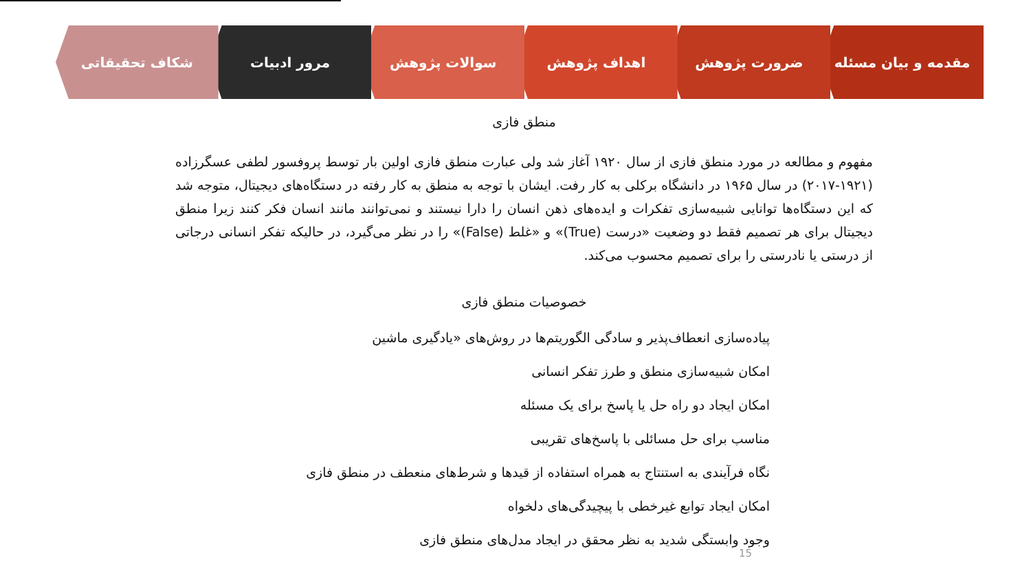مقدمه و بیان مسئله ضرورت پژوهش اهداف پژوهش سوالات پژوهش مرور ادبیات شکاف تحقیقاتی
منطق فازی
مفهوم و مطالعه در مورد منطق فازی از سال ۱۹۲۰ آغاز شد ولی عبارت منطق فازی اولین بار توسط پروفسور لطفی عسگرزاده (۱۹۲۱-۲۰۱۷) در سال ۱۹۶۵ در دانشگاه برکلی به کار رفت. ایشان با توجه به منطق به کار رفته در دستگاه‌های دیجیتال، متوجه شد که این دستگاه‌ها توانایی شبیه‌سازی تفکرات و ایده‌های ذهن انسان را دارا نیستند و نمی‌توانند مانند انسان فکر کنند زیرا منطق دیجیتال برای هر تصمیم فقط دو وضعیت «درست (True)» و «غلط (False)» را در نظر می‌گیرد، در حالیکه تفکر انسانی درجاتی از درستی یا نادرستی را برای تصمیم محسوب می‌کند.
خصوصیات منطق فازی
پیاده‌سازی انعطاف‌پذیر و سادگی الگوریتم‌ها در روش‌های «یادگیری ماشین
امکان شبیه‌سازی منطق و طرز تفکر انسانی
امکان ایجاد دو راه حل یا پاسخ برای یک مسئله
مناسب برای حل مسائلی با پاسخ‌های تقریبی
نگاه فرآیندی به استنتاج به همراه استفاده از قیدها و شرط‌های منعطف در منطق فازی
امکان ایجاد توابع غیرخطی با پیچیدگی‌های دلخواه
وجود وابستگی شدید به نظر محقق در ایجاد مدل‌های منطق فازی
15